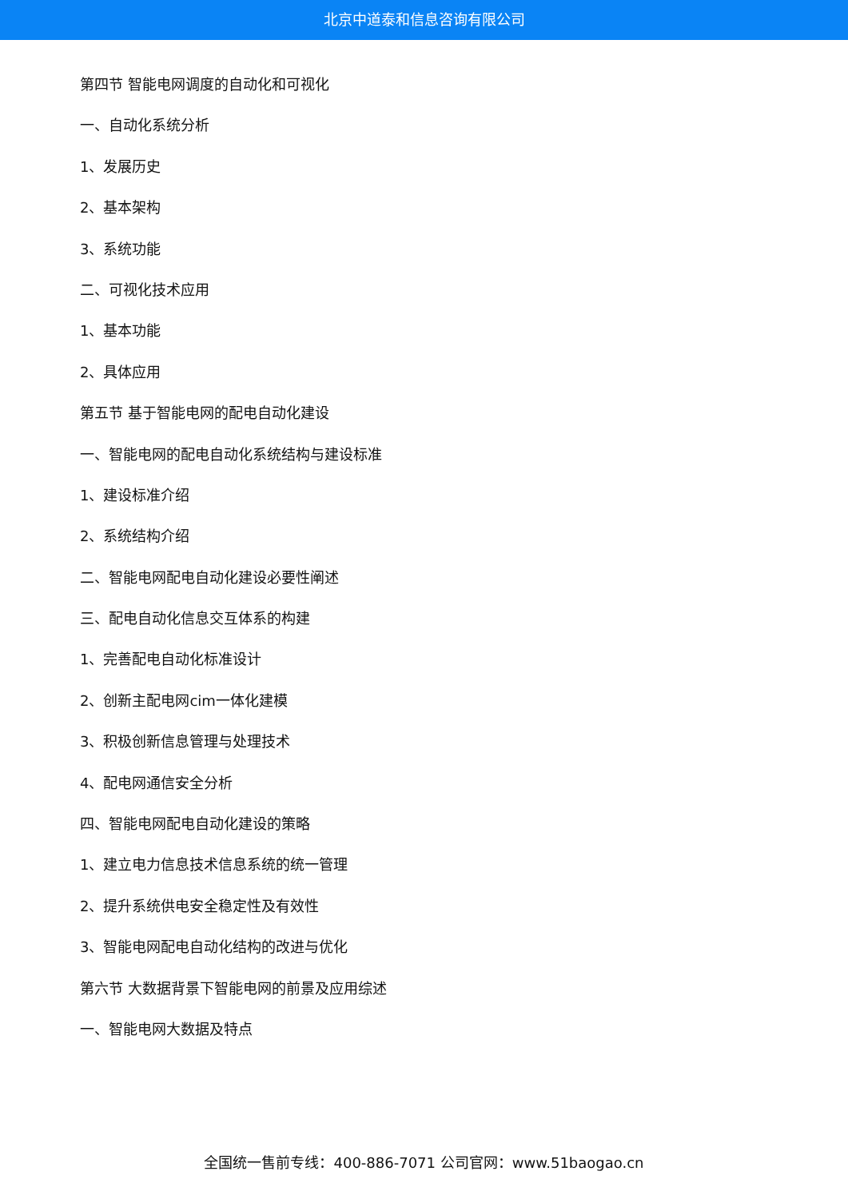北京中道泰和信息咨询有限公司
第四节 智能电网调度的自动化和可视化
一、自动化系统分析
1、发展历史
2、基本架构
3、系统功能
二、可视化技术应用
1、基本功能
2、具体应用
第五节 基于智能电网的配电自动化建设
一、智能电网的配电自动化系统结构与建设标准
1、建设标准介绍
2、系统结构介绍
二、智能电网配电自动化建设必要性阐述
三、配电自动化信息交互体系的构建
1、完善配电自动化标准设计
2、创新主配电网cim一体化建模
3、积极创新信息管理与处理技术
4、配电网通信安全分析
四、智能电网配电自动化建设的策略
1、建立电力信息技术信息系统的统一管理
2、提升系统供电安全稳定性及有效性
3、智能电网配电自动化结构的改进与优化
第六节 大数据背景下智能电网的前景及应用综述
一、智能电网大数据及特点
全国统一售前专线：400-886-7071 公司官网：www.51baogao.cn